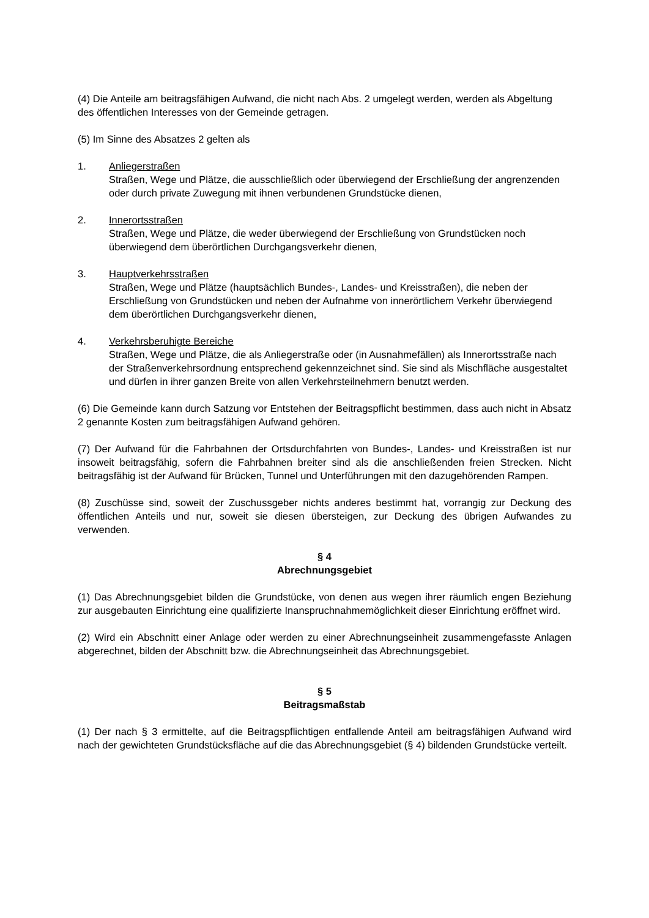(4) Die Anteile am beitragsfähigen Aufwand, die nicht nach Abs. 2 umgelegt werden, werden als Abgeltung des öffentlichen Interesses von der Gemeinde getragen.
(5) Im Sinne des Absatzes 2 gelten als
1. Anliegerstraßen
Straßen, Wege und Plätze, die ausschließlich oder überwiegend der Erschließung der angrenzenden oder durch private Zuwegung mit ihnen verbundenen Grundstücke dienen,
2. Innerortsstraßen
Straßen, Wege und Plätze, die weder überwiegend der Erschließung von Grundstücken noch überwiegend dem überörtlichen Durchgangsverkehr dienen,
3. Hauptverkehrsstraßen
Straßen, Wege und Plätze (hauptsächlich Bundes-, Landes- und Kreisstraßen), die neben der Erschließung von Grundstücken und neben der Aufnahme von innerörtlichem Verkehr überwiegend dem überörtlichen Durchgangsverkehr dienen,
4. Verkehrsberuhigte Bereiche
Straßen, Wege und Plätze, die als Anliegerstraße oder (in Ausnahmefällen) als Innerortsstraße nach der Straßenverkehrsordnung entsprechend gekennzeichnet sind. Sie sind als Mischfläche ausgestaltet und dürfen in ihrer ganzen Breite von allen Verkehrsteilnehmern benutzt werden.
(6) Die Gemeinde kann durch Satzung vor Entstehen der Beitragspflicht bestimmen, dass auch nicht in Absatz 2 genannte Kosten zum beitragsfähigen Aufwand gehören.
(7) Der Aufwand für die Fahrbahnen der Ortsdurchfahrten von Bundes-, Landes- und Kreisstraßen ist nur insoweit beitragsfähig, sofern die Fahrbahnen breiter sind als die anschließenden freien Strecken. Nicht beitragsfähig ist der Aufwand für Brücken, Tunnel und Unterführungen mit den dazugehörenden Rampen.
(8) Zuschüsse sind, soweit der Zuschussgeber nichts anderes bestimmt hat, vorrangig zur Deckung des öffentlichen Anteils und nur, soweit sie diesen übersteigen, zur Deckung des übrigen Aufwandes zu verwenden.
§ 4
Abrechnungsgebiet
(1) Das Abrechnungsgebiet bilden die Grundstücke, von denen aus wegen ihrer räumlich engen Beziehung zur ausgebauten Einrichtung eine qualifizierte Inanspruchnahmemöglichkeit dieser Einrichtung eröffnet wird.
(2) Wird ein Abschnitt einer Anlage oder werden zu einer Abrechnungseinheit zusammengefasste Anlagen abgerechnet, bilden der Abschnitt bzw. die Abrechnungseinheit das Abrechnungsgebiet.
§ 5
Beitragsmaßstab
(1) Der nach § 3 ermittelte, auf die Beitragspflichtigen entfallende Anteil am beitragsfähigen Aufwand wird nach der gewichteten Grundstücksfläche auf die das Abrechnungsgebiet (§ 4) bildenden Grundstücke verteilt.